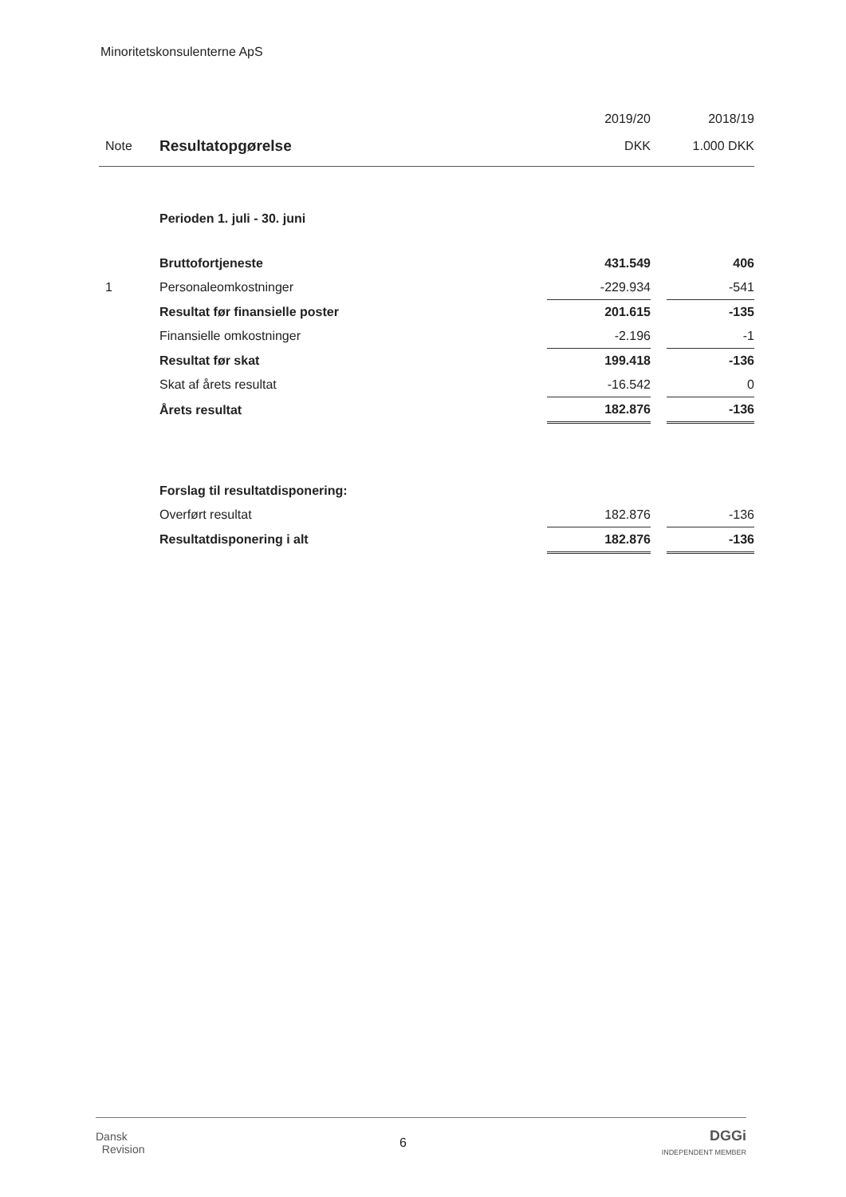Minoritetskonsulenterne ApS
| | | 2019/20 | | 2018/19 |
| --- | --- | --- | --- | --- |
| Note | Resultatopgørelse | DKK | | 1.000 DKK |
| | Perioden 1. juli - 30. juni | | | |
| | Bruttofortjeneste | 431.549 | | 406 |
| 1 | Personaleomkostninger | -229.934 | | -541 |
| | Resultat før finansielle poster | 201.615 | | -135 |
| | Finansielle omkostninger | -2.196 | | -1 |
| | Resultat før skat | 199.418 | | -136 |
| | Skat af årets resultat | -16.542 | | 0 |
| | Årets resultat | 182.876 | | -136 |
| | Forslag til resultatdisponering: | | | |
| | Overført resultat | 182.876 | | -136 |
| | Resultatdisponering i alt | 182.876 | | -136 |
Dansk
Revision
6
DGGi
INDEPENDENT MEMBER